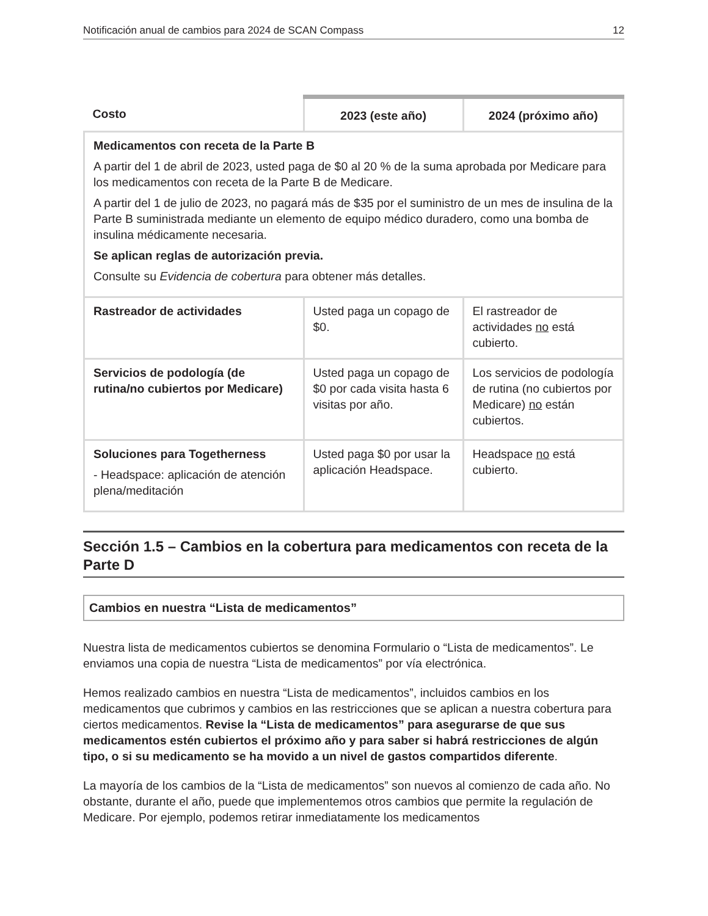Notificación anual de cambios para 2024 de SCAN Compass 12
| Costo | 2023 (este año) | 2024 (próximo año) |
| --- | --- | --- |
| Medicamentos con receta de la Parte B A partir del 1 de abril de 2023, usted paga de $0 al 20 % de la suma aprobada por Medicare para los medicamentos con receta de la Parte B de Medicare. A partir del 1 de julio de 2023, no pagará más de $35 por el suministro de un mes de insulina de la Parte B suministrada mediante un elemento de equipo médico duradero, como una bomba de insulina médicamente necesaria. Se aplican reglas de autorización previa. Consulte su Evidencia de cobertura para obtener más detalles. | | |
| Rastreador de actividades | Usted paga un copago de $0. | El rastreador de actividades no está cubierto. |
| Servicios de podología (de rutina/no cubiertos por Medicare) | Usted paga un copago de $0 por cada visita hasta 6 visitas por año. | Los servicios de podología de rutina (no cubiertos por Medicare) no están cubiertos. |
| Soluciones para Togetherness - Headspace: aplicación de atención plena/meditación | Usted paga $0 por usar la aplicación Headspace. | Headspace no está cubierto. |
Sección 1.5 – Cambios en la cobertura para medicamentos con receta de la Parte D
Cambios en nuestra “Lista de medicamentos”
Nuestra lista de medicamentos cubiertos se denomina Formulario o “Lista de medicamentos”. Le enviamos una copia de nuestra “Lista de medicamentos” por vía electrónica.
Hemos realizado cambios en nuestra “Lista de medicamentos”, incluidos cambios en los medicamentos que cubrimos y cambios en las restricciones que se aplican a nuestra cobertura para ciertos medicamentos. Revise la “Lista de medicamentos” para asegurarse de que sus medicamentos estén cubiertos el próximo año y para saber si habrá restricciones de algún tipo, o si su medicamento se ha movido a un nivel de gastos compartidos diferente.
La mayoría de los cambios de la “Lista de medicamentos” son nuevos al comienzo de cada año. No obstante, durante el año, puede que implementemos otros cambios que permite la regulación de Medicare. Por ejemplo, podemos retirar inmediatamente los medicamentos